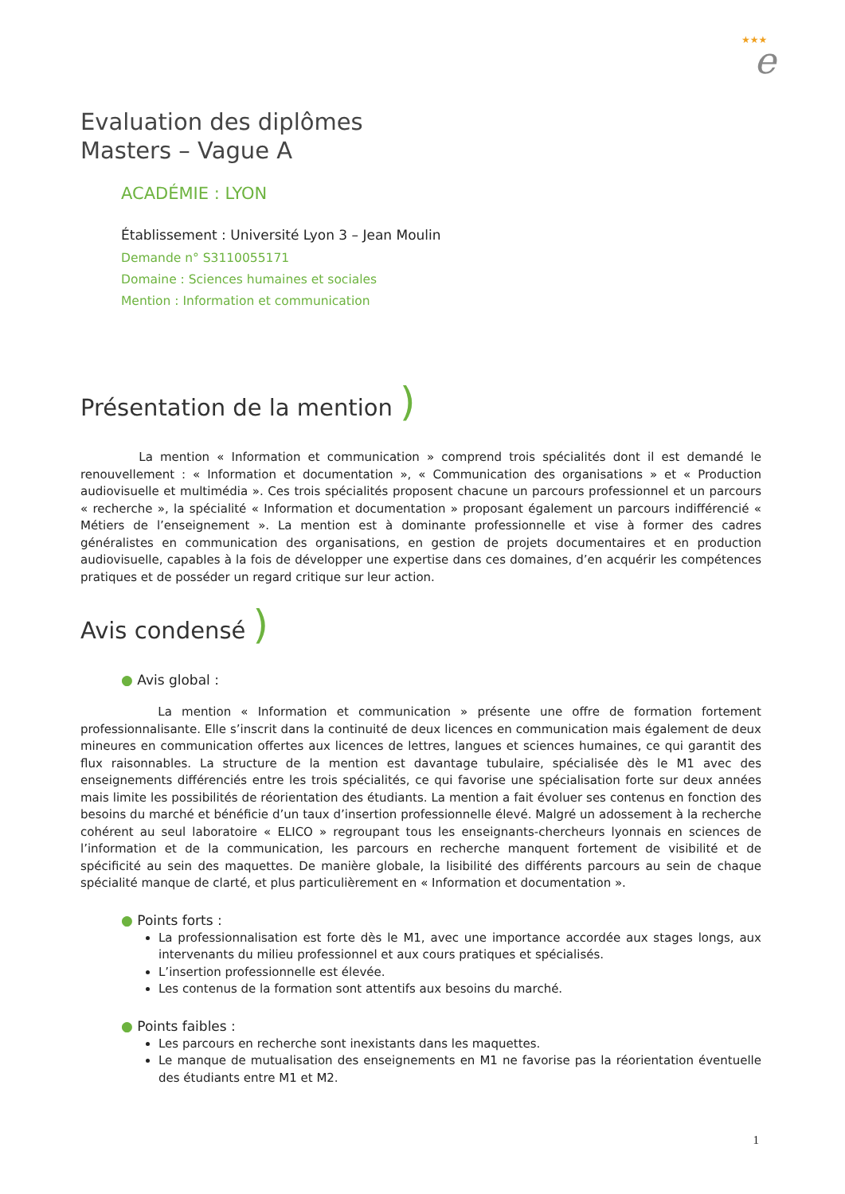★★★
e
Evaluation des diplômes
Masters – Vague A
ACADÉMIE : LYON
Établissement : Université Lyon 3 – Jean Moulin
Demande n° S3110055171
Domaine : Sciences humaines et sociales
Mention : Information et communication
Présentation de la mention )
La mention « Information et communication » comprend trois spécialités dont il est demandé le renouvellement : « Information et documentation », « Communication des organisations » et « Production audiovisuelle et multimédia ». Ces trois spécialités proposent chacune un parcours professionnel et un parcours « recherche », la spécialité « Information et documentation » proposant également un parcours indifférencié « Métiers de l’enseignement ». La mention est à dominante professionnelle et vise à former des cadres généralistes en communication des organisations, en gestion de projets documentaires et en production audiovisuelle, capables à la fois de développer une expertise dans ces domaines, d’en acquérir les compétences pratiques et de posséder un regard critique sur leur action.
Avis condensé )
● Avis global :
La mention « Information et communication » présente une offre de formation fortement professionnalisante. Elle s’inscrit dans la continuité de deux licences en communication mais également de deux mineures en communication offertes aux licences de lettres, langues et sciences humaines, ce qui garantit des flux raisonnables. La structure de la mention est davantage tubulaire, spécialisée dès le M1 avec des enseignements différenciés entre les trois spécialités, ce qui favorise une spécialisation forte sur deux années mais limite les possibilités de réorientation des étudiants. La mention a fait évoluer ses contenus en fonction des besoins du marché et bénéficie d’un taux d’insertion professionnelle élevé. Malgré un adossement à la recherche cohérent au seul laboratoire « ELICO » regroupant tous les enseignants-chercheurs lyonnais en sciences de l’information et de la communication, les parcours en recherche manquent fortement de visibilité et de spécificité au sein des maquettes. De manière globale, la lisibilité des différents parcours au sein de chaque spécialité manque de clarté, et plus particulièrement en « Information et documentation ».
● Points forts :
La professionnalisation est forte dès le M1, avec une importance accordée aux stages longs, aux intervenants du milieu professionnel et aux cours pratiques et spécialisés.
L’insertion professionnelle est élevée.
Les contenus de la formation sont attentifs aux besoins du marché.
● Points faibles :
Les parcours en recherche sont inexistants dans les maquettes.
Le manque de mutualisation des enseignements en M1 ne favorise pas la réorientation éventuelle des étudiants entre M1 et M2.
1